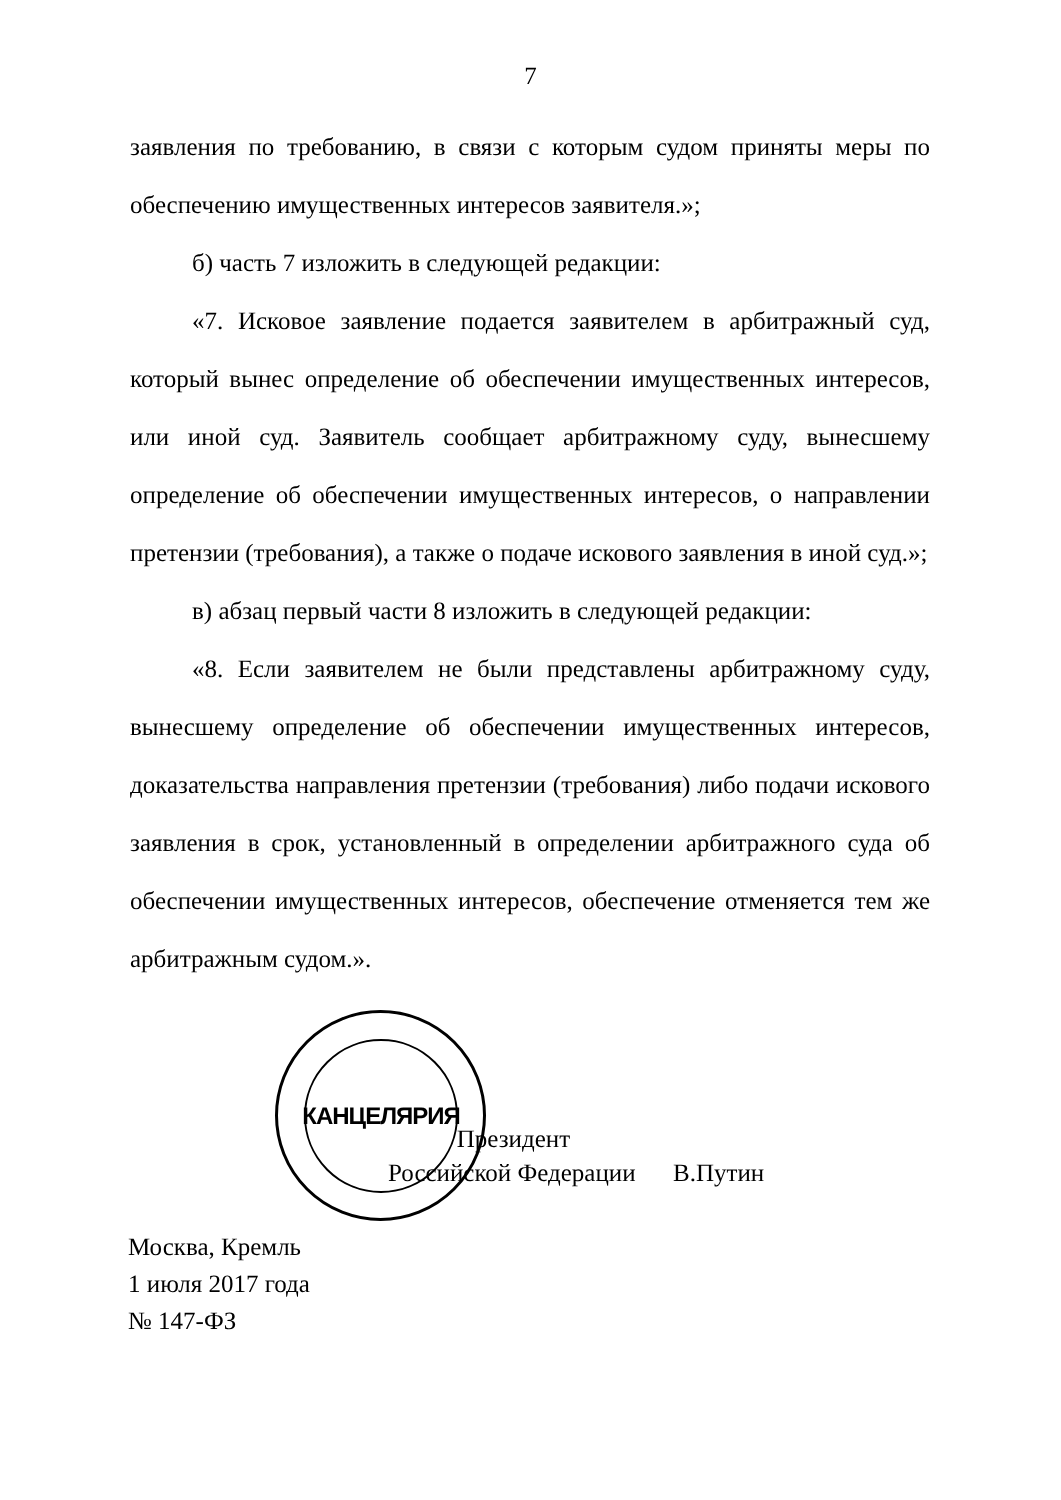7
заявления по требованию, в связи с которым судом приняты меры по обеспечению имущественных интересов заявителя.»;
б) часть 7 изложить в следующей редакции:
«7. Исковое заявление подается заявителем в арбитражный суд, который вынес определение об обеспечении имущественных интересов, или иной суд. Заявитель сообщает арбитражному суду, вынесшему определение об обеспечении имущественных интересов, о направлении претензии (требования), а также о подаче искового заявления в иной суд.»;
в) абзац первый части 8 изложить в следующей редакции:
«8. Если заявителем не были представлены арбитражному суду, вынесшему определение об обеспечении имущественных интересов, доказательства направления претензии (требования) либо подачи искового заявления в срок, установленный в определении арбитражного суда об обеспечении имущественных интересов, обеспечение отменяется тем же арбитражным судом.».
КАНЦЕЛЯРИЯ
Президент
Российской Федерации В.Путин
Москва, Кремль
1 июля 2017 года
№ 147-ФЗ